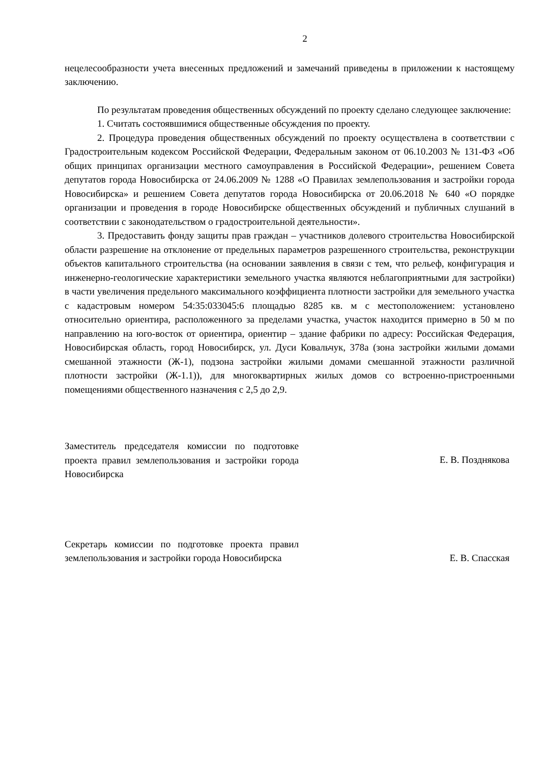2
нецелесообразности учета внесенных предложений и замечаний приведены в приложении к настоящему заключению.
По результатам проведения общественных обсуждений по проекту сделано следующее заключение:
1. Считать состоявшимися общественные обсуждения по проекту.
2. Процедура проведения общественных обсуждений по проекту осуществлена в соответствии с Градостроительным кодексом Российской Федерации, Федеральным законом от 06.10.2003 № 131-ФЗ «Об общих принципах организации местного самоуправления в Российской Федерации», решением Совета депутатов города Новосибирска от 24.06.2009 № 1288 «О Правилах землепользования и застройки города Новосибирска» и решением Совета депутатов города Новосибирска от 20.06.2018 № 640 «О порядке организации и проведения в городе Новосибирске общественных обсуждений и публичных слушаний в соответствии с законодательством о градостроительной деятельности».
3. Предоставить фонду защиты прав граждан – участников долевого строительства Новосибирской области разрешение на отклонение от предельных параметров разрешенного строительства, реконструкции объектов капитального строительства (на основании заявления в связи с тем, что рельеф, конфигурация и инженерно-геологические характеристики земельного участка являются неблагоприятными для застройки) в части увеличения предельного максимального коэффициента плотности застройки для земельного участка с кадастровым номером 54:35:033045:6 площадью 8285 кв. м с местоположением: установлено относительно ориентира, расположенного за пределами участка, участок находится примерно в 50 м по направлению на юго-восток от ориентира, ориентир – здание фабрики по адресу: Российская Федерация, Новосибирская область, город Новосибирск, ул. Дуси Ковальчук, 378а (зона застройки жилыми домами смешанной этажности (Ж-1), подзона застройки жилыми домами смешанной этажности различной плотности застройки (Ж-1.1)), для многоквартирных жилых домов со встроенно-пристроенными помещениями общественного назначения с 2,5 до 2,9.
Заместитель председателя комиссии по подготовке проекта правил землепользования и застройки города Новосибирска
Е. В. Позднякова
Секретарь комиссии по подготовке проекта правил землепользования и застройки города Новосибирска
Е. В. Спасская